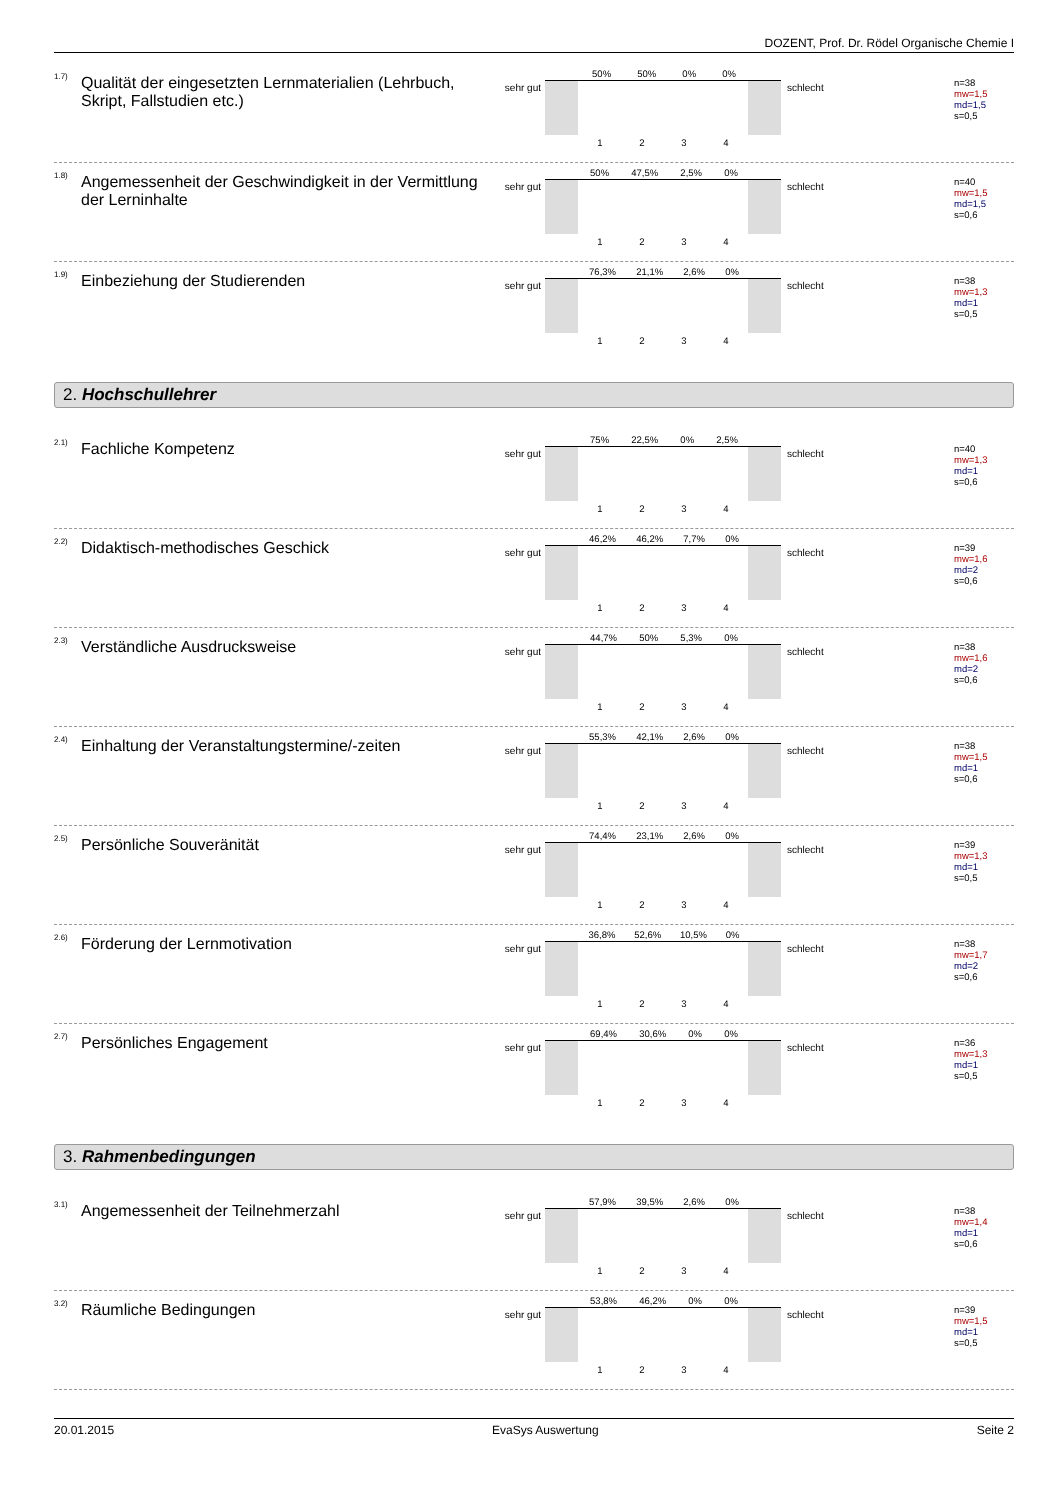DOZENT, Prof. Dr. Rödel Organische Chemie I
1.7)
Qualität der eingesetzten Lernmaterialien (Lehrbuch, Skript, Fallstudien etc.)
sehr gut
50% 50% 0% 0%
1 2 3 4
schlecht
n=38
mw=1,5
md=1,5
s=0,5
1.8)
Angemessenheit der Geschwindigkeit in der Vermittlung der Lerninhalte
sehr gut
50% 47,5% 2,5% 0%
1 2 3 4
schlecht
n=40
mw=1,5
md=1,5
s=0,6
1.9)
Einbeziehung der Studierenden
sehr gut
76,3% 21,1% 2,6% 0%
1 2 3 4
schlecht
n=38
mw=1,3
md=1
s=0,5
2. Hochschullehrer
2.1)
Fachliche Kompetenz
sehr gut
75% 22,5% 0% 2,5%
1 2 3 4
schlecht
n=40
mw=1,3
md=1
s=0,6
2.2)
Didaktisch-methodisches Geschick
sehr gut
46,2% 46,2% 7,7% 0%
1 2 3 4
schlecht
n=39
mw=1,6
md=2
s=0,6
2.3)
Verständliche Ausdrucksweise
sehr gut
44,7% 50% 5,3% 0%
1 2 3 4
schlecht
n=38
mw=1,6
md=2
s=0,6
2.4)
Einhaltung der Veranstaltungstermine/-zeiten
sehr gut
55,3% 42,1% 2,6% 0%
1 2 3 4
schlecht
n=38
mw=1,5
md=1
s=0,6
2.5)
Persönliche Souveränität
sehr gut
74,4% 23,1% 2,6% 0%
1 2 3 4
schlecht
n=39
mw=1,3
md=1
s=0,5
2.6)
Förderung der Lernmotivation
sehr gut
36,8% 52,6% 10,5% 0%
1 2 3 4
schlecht
n=38
mw=1,7
md=2
s=0,6
2.7)
Persönliches Engagement
sehr gut
69,4% 30,6% 0% 0%
1 2 3 4
schlecht
n=36
mw=1,3
md=1
s=0,5
3. Rahmenbedingungen
3.1)
Angemessenheit der Teilnehmerzahl
sehr gut
57,9% 39,5% 2,6% 0%
1 2 3 4
schlecht
n=38
mw=1,4
md=1
s=0,6
3.2)
Räumliche Bedingungen
sehr gut
53,8% 46,2% 0% 0%
1 2 3 4
schlecht
n=39
mw=1,5
md=1
s=0,5
20.01.2015 EvaSys Auswertung Seite 2